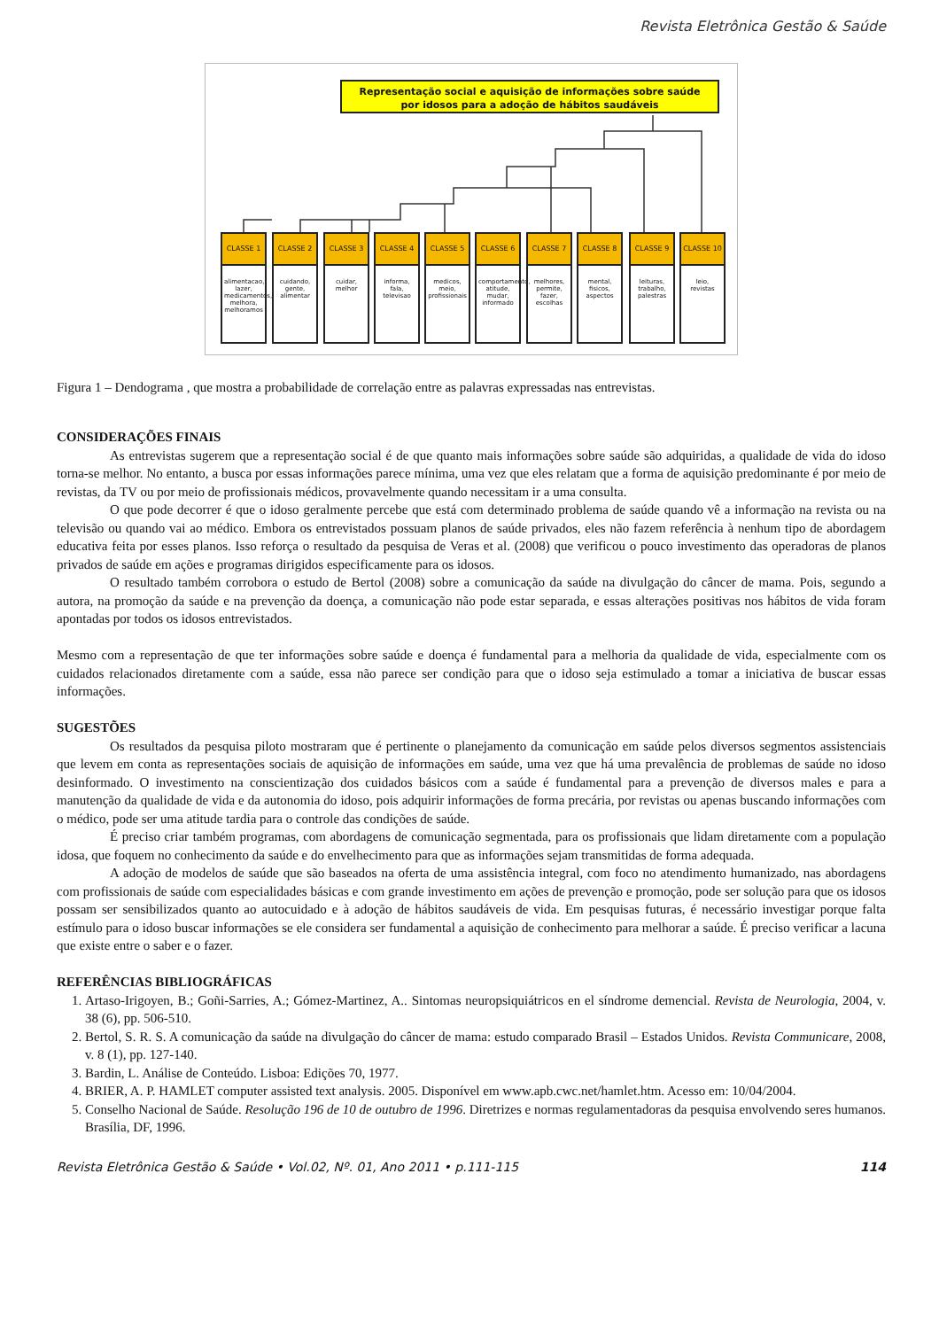Revista Eletrônica Gestão & Saúde
Representação social e aquisição de informações sobre saúde
por idosos para a adoção de hábitos saudáveis
CLASSE 1
alimentacao, lazer, medicamentos, melhora, melhoramos
CLASSE 2
cuidando, gente, alimentar
CLASSE 3
cuidar, melhor
CLASSE 4
informa, fala, televisao
CLASSE 5
medicos, meio, profissionais
CLASSE 6
comportamento, atitude, mudar, informado
CLASSE 7
melhores, permite, fazer, escolhas
CLASSE 8
mental, fisicos, aspectos
CLASSE 9
leituras, trabalho, palestras
CLASSE 10
leio, revistas
Figura 1 – Dendograma , que mostra a probabilidade de correlação entre as palavras expressadas nas entrevistas.
CONSIDERAÇÕES FINAIS
As entrevistas sugerem que a representação social é de que quanto mais informações sobre saúde são adquiridas, a qualidade de vida do idoso torna-se melhor. No entanto, a busca por essas informações parece mínima, uma vez que eles relatam que a forma de aquisição predominante é por meio de revistas, da TV ou por meio de profissionais médicos, provavelmente quando necessitam ir a uma consulta.
O que pode decorrer é que o idoso geralmente percebe que está com determinado problema de saúde quando vê a informação na revista ou na televisão ou quando vai ao médico. Embora os entrevistados possuam planos de saúde privados, eles não fazem referência à nenhum tipo de abordagem educativa feita por esses planos. Isso reforça o resultado da pesquisa de Veras et al. (2008) que verificou o pouco investimento das operadoras de planos privados de saúde em ações e programas dirigidos especificamente para os idosos.
O resultado também corrobora o estudo de Bertol (2008) sobre a comunicação da saúde na divulgação do câncer de mama. Pois, segundo a autora, na promoção da saúde e na prevenção da doença, a comunicação não pode estar separada, e essas alterações positivas nos hábitos de vida foram apontadas por todos os idosos entrevistados.
Mesmo com a representação de que ter informações sobre saúde e doença é fundamental para a melhoria da qualidade de vida, especialmente com os cuidados relacionados diretamente com a saúde, essa não parece ser condição para que o idoso seja estimulado a tomar a iniciativa de buscar essas informações.
SUGESTÕES
Os resultados da pesquisa piloto mostraram que é pertinente o planejamento da comunicação em saúde pelos diversos segmentos assistenciais que levem em conta as representações sociais de aquisição de informações em saúde, uma vez que há uma prevalência de problemas de saúde no idoso desinformado. O investimento na conscientização dos cuidados básicos com a saúde é fundamental para a prevenção de diversos males e para a manutenção da qualidade de vida e da autonomia do idoso, pois adquirir informações de forma precária, por revistas ou apenas buscando informações com o médico, pode ser uma atitude tardia para o controle das condições de saúde.
É preciso criar também programas, com abordagens de comunicação segmentada, para os profissionais que lidam diretamente com a população idosa, que foquem no conhecimento da saúde e do envelhecimento para que as informações sejam transmitidas de forma adequada.
A adoção de modelos de saúde que são baseados na oferta de uma assistência integral, com foco no atendimento humanizado, nas abordagens com profissionais de saúde com especialidades básicas e com grande investimento em ações de prevenção e promoção, pode ser solução para que os idosos possam ser sensibilizados quanto ao autocuidado e à adoção de hábitos saudáveis de vida. Em pesquisas futuras, é necessário investigar porque falta estímulo para o idoso buscar informações se ele considera ser fundamental a aquisição de conhecimento para melhorar a saúde. É preciso verificar a lacuna que existe entre o saber e o fazer.
REFERÊNCIAS BIBLIOGRÁFICAS
1. Artaso-Irigoyen, B.; Goñi-Sarries, A.; Gómez-Martinez, A.. Sintomas neuropsiquiátricos en el síndrome demencial. Revista de Neurologia, 2004, v. 38 (6), pp. 506-510.
2. Bertol, S. R. S. A comunicação da saúde na divulgação do câncer de mama: estudo comparado Brasil – Estados Unidos. Revista Communicare, 2008, v. 8 (1), pp. 127-140.
3. Bardin, L. Análise de Conteúdo. Lisboa: Edições 70, 1977.
4. BRIER, A. P. HAMLET computer assisted text analysis. 2005. Disponível em www.apb.cwc.net/hamlet.htm. Acesso em: 10/04/2004.
5. Conselho Nacional de Saúde. Resolução 196 de 10 de outubro de 1996. Diretrizes e normas regulamentadoras da pesquisa envolvendo seres humanos. Brasília, DF, 1996.
Revista Eletrônica Gestão & Saúde • Vol.02, Nº. 01, Ano 2011 • p.111-115 114